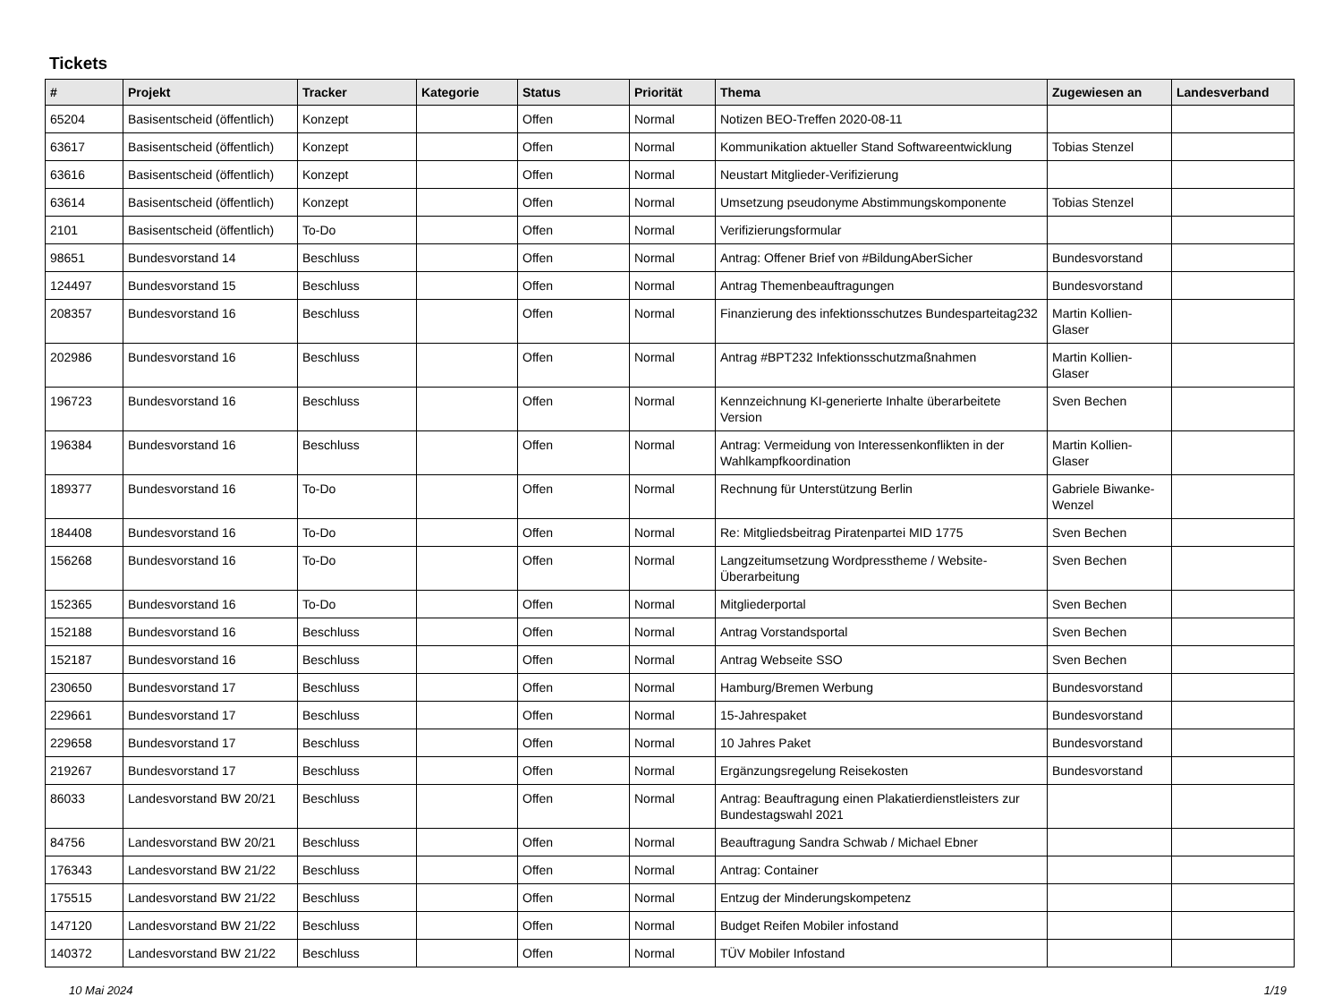Tickets
| # | Projekt | Tracker | Kategorie | Status | Priorität | Thema | Zugewiesen an | Landesverband |
| --- | --- | --- | --- | --- | --- | --- | --- | --- |
| 65204 | Basisentscheid (öffentlich) | Konzept | | Offen | Normal | Notizen BEO-Treffen 2020-08-11 | | |
| 63617 | Basisentscheid (öffentlich) | Konzept | | Offen | Normal | Kommunikation aktueller Stand Softwareentwicklung | Tobias Stenzel | |
| 63616 | Basisentscheid (öffentlich) | Konzept | | Offen | Normal | Neustart Mitglieder-Verifizierung | | |
| 63614 | Basisentscheid (öffentlich) | Konzept | | Offen | Normal | Umsetzung pseudonyme Abstimmungskomponente | Tobias Stenzel | |
| 2101 | Basisentscheid (öffentlich) | To-Do | | Offen | Normal | Verifizierungsformular | | |
| 98651 | Bundesvorstand 14 | Beschluss | | Offen | Normal | Antrag: Offener Brief von #BildungAberSicher | Bundesvorstand | |
| 124497 | Bundesvorstand 15 | Beschluss | | Offen | Normal | Antrag Themenbeauftragungen | Bundesvorstand | |
| 208357 | Bundesvorstand 16 | Beschluss | | Offen | Normal | Finanzierung des infektionsschutzes Bundesparteitag232 | Martin Kollien-Glaser | |
| 202986 | Bundesvorstand 16 | Beschluss | | Offen | Normal | Antrag #BPT232 Infektionsschutzmaßnahmen | Martin Kollien-Glaser | |
| 196723 | Bundesvorstand 16 | Beschluss | | Offen | Normal | Kennzeichnung KI-generierte Inhalte überarbeitete Version | Sven Bechen | |
| 196384 | Bundesvorstand 16 | Beschluss | | Offen | Normal | Antrag: Vermeidung von Interessenkonflikten in der Wahlkampfkoordination | Martin Kollien-Glaser | |
| 189377 | Bundesvorstand 16 | To-Do | | Offen | Normal | Rechnung für Unterstützung Berlin | Gabriele Biwanke-Wenzel | |
| 184408 | Bundesvorstand 16 | To-Do | | Offen | Normal | Re: Mitgliedsbeitrag Piratenpartei MID 1775 | Sven Bechen | |
| 156268 | Bundesvorstand 16 | To-Do | | Offen | Normal | Langzeitumsetzung Wordpresstheme / Website-Überarbeitung | Sven Bechen | |
| 152365 | Bundesvorstand 16 | To-Do | | Offen | Normal | Mitgliederportal | Sven Bechen | |
| 152188 | Bundesvorstand 16 | Beschluss | | Offen | Normal | Antrag Vorstandsportal | Sven Bechen | |
| 152187 | Bundesvorstand 16 | Beschluss | | Offen | Normal | Antrag Webseite SSO | Sven Bechen | |
| 230650 | Bundesvorstand 17 | Beschluss | | Offen | Normal | Hamburg/Bremen Werbung | Bundesvorstand | |
| 229661 | Bundesvorstand 17 | Beschluss | | Offen | Normal | 15-Jahrespaket | Bundesvorstand | |
| 229658 | Bundesvorstand 17 | Beschluss | | Offen | Normal | 10 Jahres Paket | Bundesvorstand | |
| 219267 | Bundesvorstand 17 | Beschluss | | Offen | Normal | Ergänzungsregelung Reisekosten | Bundesvorstand | |
| 86033 | Landesvorstand BW 20/21 | Beschluss | | Offen | Normal | Antrag: Beauftragung einen Plakatierdienstleisters zur Bundestagswahl 2021 | | |
| 84756 | Landesvorstand BW 20/21 | Beschluss | | Offen | Normal | Beauftragung Sandra Schwab / Michael Ebner | | |
| 176343 | Landesvorstand BW 21/22 | Beschluss | | Offen | Normal | Antrag: Container | | |
| 175515 | Landesvorstand BW 21/22 | Beschluss | | Offen | Normal | Entzug der Minderungskompetenz | | |
| 147120 | Landesvorstand BW 21/22 | Beschluss | | Offen | Normal | Budget Reifen Mobiler infostand | | |
| 140372 | Landesvorstand BW 21/22 | Beschluss | | Offen | Normal | TÜV Mobiler Infostand | | |
10 Mai 2024 1/19